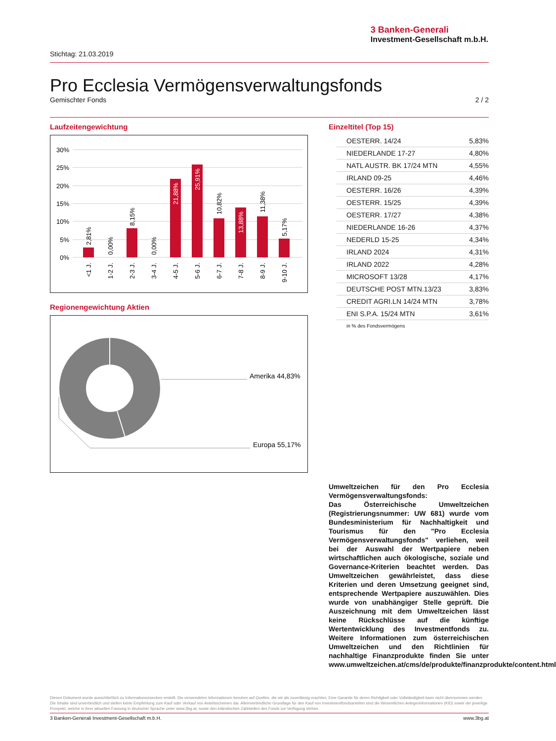3 Banken-Generali
Investment-Gesellschaft m.b.H.
Stichtag: 21.03.2019
Pro Ecclesia Vermögensverwaltungsfonds
Gemischter Fonds 2 / 2
Laufzeitengewichtung
30%
25%
20%
15%
10%
5%
0%
2,81%
0,00%
8,15%
0,00%
21,88%
25,91%
10,82%
13,88%
11,38%
5,17%
<1 J.
1-2 J.
2-3 J.
3-4 J.
4-5 J.
5-6 J.
6-7 J.
7-8 J.
8-9 J.
9-10 J.
Regionengewichtung Aktien
Amerika 44,83%
Europa 55,17%
Einzeltitel (Top 15)
| OESTERR. 14/24 | 5,83% |
| NIEDERLANDE 17-27 | 4,80% |
| NATL AUSTR. BK 17/24 MTN | 4,55% |
| IRLAND 09-25 | 4,46% |
| OESTERR. 16/26 | 4,39% |
| OESTERR. 15/25 | 4,39% |
| OESTERR. 17/27 | 4,38% |
| NIEDERLANDE 16-26 | 4,37% |
| NEDERLD 15-25 | 4,34% |
| IRLAND 2024 | 4,31% |
| IRLAND 2022 | 4,28% |
| MICROSOFT 13/28 | 4,17% |
| DEUTSCHE POST MTN.13/23 | 3,83% |
| CREDIT AGRI.LN 14/24 MTN | 3,78% |
| ENI S.P.A. 15/24 MTN | 3,61% |
in % des Fondsvermögens
Umweltzeichen für den Pro Ecclesia Vermögensverwaltungsfonds:
Das Österreichische Umweltzeichen (Registrierungsnummer: UW 681) wurde vom Bundesministerium für Nachhaltigkeit und Tourismus für den "Pro Ecclesia Vermögensverwaltungsfonds" verliehen, weil bei der Auswahl der Wertpapiere neben wirtschaftlichen auch ökologische, soziale und Governance-Kriterien beachtet werden. Das Umweltzeichen gewährleistet, dass diese Kriterien und deren Umsetzung geeignet sind, entsprechende Wertpapiere auszuwählen. Dies wurde von unabhängiger Stelle geprüft. Die Auszeichnung mit dem Umweltzeichen lässt keine Rückschlüsse auf die künftige Wertentwicklung des Investmentfonds zu. Weitere Informationen zum österreichischen Umweltzeichen und den Richtlinien für nachhaltige Finanzprodukte finden Sie unter www.umweltzeichen.at/cms/de/produkte/finanzprodukte/content.html
Dieses Dokument wurde ausschließlich zu Informationszwecken erstellt. Die verwendeten Informationen beruhen auf Quellen, die wir als zuverlässig erachten. Eine Garantie für deren Richtigkeit oder Vollständigkeit kann nicht übernommen werden. Die Inhalte sind unverbindlich und stellen keine Empfehlung zum Kauf oder Verkauf von Anteilsscheinen dar. Alleinverbindliche Grundlage für den Kauf von Investmentfondsanteilen sind die Wesentlichen Anlegerinformationen (KID) sowie der jeweilige Prospekt, welche in ihrer aktuellen Fassung in deutscher Sprache unter www.3bg.at, sowie den inländischen Zahlstellen des Fonds zur Verfügung stehen.
3 Banken-Generali Investment-Gesellschaft m.b.H. www.3bg.at